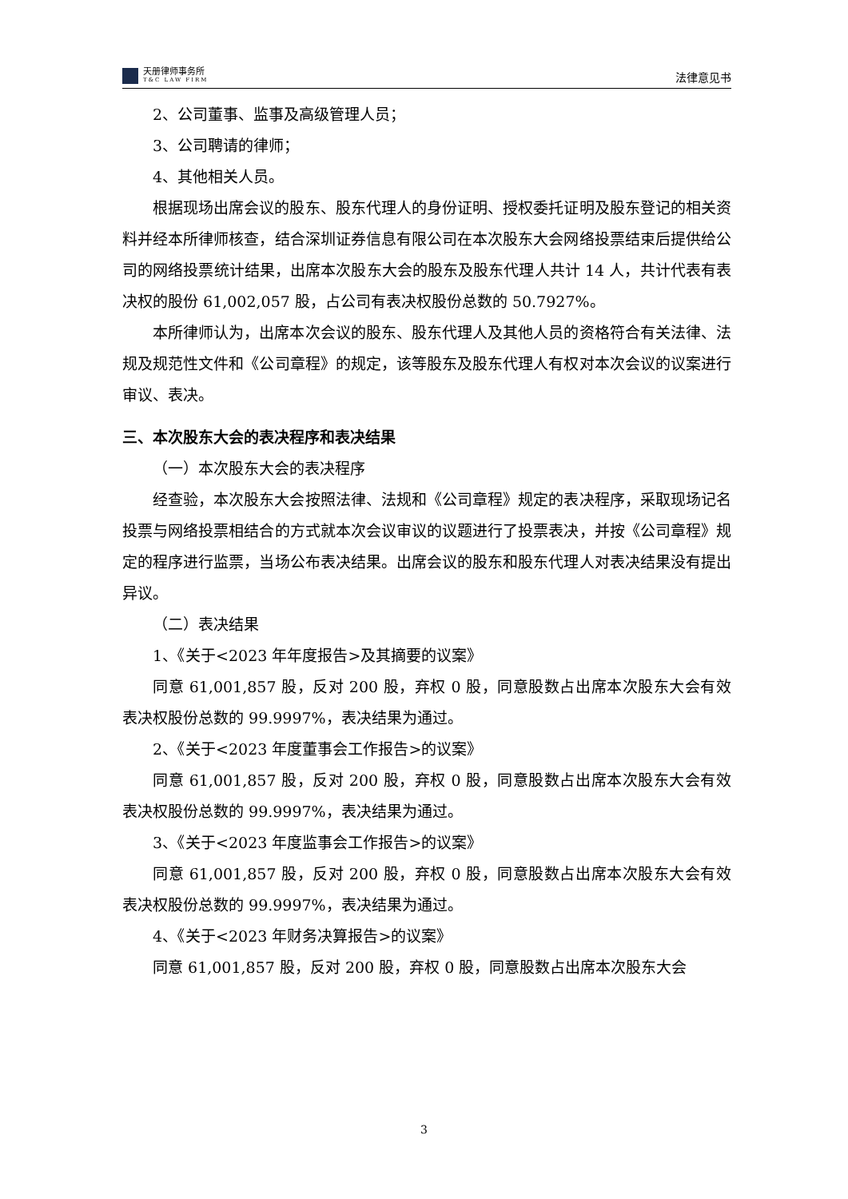天册律师事务所
T&C LAW FIRM
法律意见书
2、公司董事、监事及高级管理人员；
3、公司聘请的律师；
4、其他相关人员。
根据现场出席会议的股东、股东代理人的身份证明、授权委托证明及股东登记的相关资料并经本所律师核查，结合深圳证券信息有限公司在本次股东大会网络投票结束后提供给公司的网络投票统计结果，出席本次股东大会的股东及股东代理人共计 14 人，共计代表有表决权的股份 61,002,057 股，占公司有表决权股份总数的 50.7927%。
本所律师认为，出席本次会议的股东、股东代理人及其他人员的资格符合有关法律、法规及规范性文件和《公司章程》的规定，该等股东及股东代理人有权对本次会议的议案进行审议、表决。
三、本次股东大会的表决程序和表决结果
（一）本次股东大会的表决程序
经查验，本次股东大会按照法律、法规和《公司章程》规定的表决程序，采取现场记名投票与网络投票相结合的方式就本次会议审议的议题进行了投票表决，并按《公司章程》规定的程序进行监票，当场公布表决结果。出席会议的股东和股东代理人对表决结果没有提出异议。
（二）表决结果
1、《关于<2023 年年度报告>及其摘要的议案》
同意 61,001,857 股，反对 200 股，弃权 0 股，同意股数占出席本次股东大会有效表决权股份总数的 99.9997%，表决结果为通过。
2、《关于<2023 年度董事会工作报告>的议案》
同意 61,001,857 股，反对 200 股，弃权 0 股，同意股数占出席本次股东大会有效表决权股份总数的 99.9997%，表决结果为通过。
3、《关于<2023 年度监事会工作报告>的议案》
同意 61,001,857 股，反对 200 股，弃权 0 股，同意股数占出席本次股东大会有效表决权股份总数的 99.9997%，表决结果为通过。
4、《关于<2023 年财务决算报告>的议案》
同意 61,001,857 股，反对 200 股，弃权 0 股，同意股数占出席本次股东大会
3